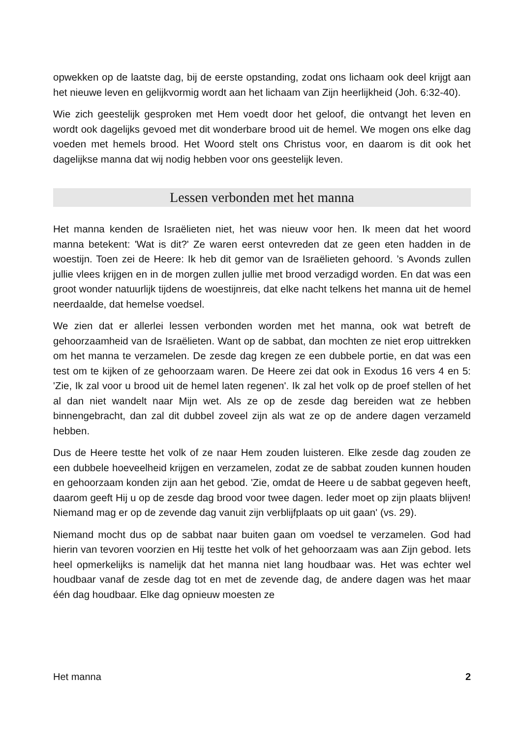opwekken op de laatste dag, bij de eerste opstanding, zodat ons lichaam ook deel krijgt aan het nieuwe leven en gelijkvormig wordt aan het lichaam van Zijn heerlijkheid (Joh. 6:32-40).
Wie zich geestelijk gesproken met Hem voedt door het geloof, die ontvangt het leven en wordt ook dagelijks gevoed met dit wonderbare brood uit de hemel. We mogen ons elke dag voeden met hemels brood. Het Woord stelt ons Christus voor, en daarom is dit ook het dagelijkse manna dat wij nodig hebben voor ons geestelijk leven.
Lessen verbonden met het manna
Het manna kenden de Israëlieten niet, het was nieuw voor hen. Ik meen dat het woord manna betekent: 'Wat is dit?' Ze waren eerst ontevreden dat ze geen eten hadden in de woestijn. Toen zei de Heere: Ik heb dit gemor van de Israëlieten gehoord. ’s Avonds zullen jullie vlees krijgen en in de morgen zullen jullie met brood verzadigd worden. En dat was een groot wonder natuurlijk tijdens de woestijnreis, dat elke nacht telkens het manna uit de hemel neerdaalde, dat hemelse voedsel.
We zien dat er allerlei lessen verbonden worden met het manna, ook wat betreft de gehoorzaamheid van de Israëlieten. Want op de sabbat, dan mochten ze niet erop uittrekken om het manna te verzamelen. De zesde dag kregen ze een dubbele portie, en dat was een test om te kijken of ze gehoorzaam waren. De Heere zei dat ook in Exodus 16 vers 4 en 5: 'Zie, Ik zal voor u brood uit de hemel laten regenen'. Ik zal het volk op de proef stellen of het al dan niet wandelt naar Mijn wet. Als ze op de zesde dag bereiden wat ze hebben binnengebracht, dan zal dit dubbel zoveel zijn als wat ze op de andere dagen verzameld hebben.
Dus de Heere testte het volk of ze naar Hem zouden luisteren. Elke zesde dag zouden ze een dubbele hoeveelheid krijgen en verzamelen, zodat ze de sabbat zouden kunnen houden en gehoorzaam konden zijn aan het gebod. 'Zie, omdat de Heere u de sabbat gegeven heeft, daarom geeft Hij u op de zesde dag brood voor twee dagen. Ieder moet op zijn plaats blijven! Niemand mag er op de zevende dag vanuit zijn verblijfplaats op uit gaan' (vs. 29).
Niemand mocht dus op de sabbat naar buiten gaan om voedsel te verzamelen. God had hierin van tevoren voorzien en Hij testte het volk of het gehoorzaam was aan Zijn gebod. Iets heel opmerkelijks is namelijk dat het manna niet lang houdbaar was. Het was echter wel houdbaar vanaf de zesde dag tot en met de zevende dag, de andere dagen was het maar één dag houdbaar. Elke dag opnieuw moesten ze
Het manna 2